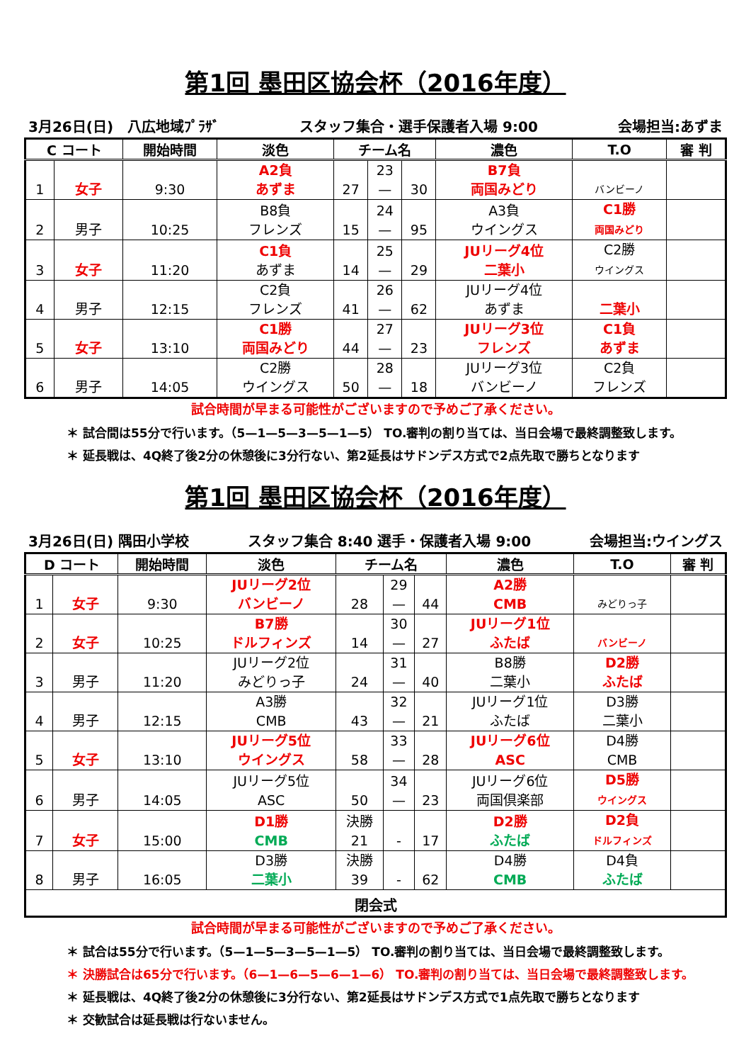第1回 墨田区協会杯（2016年度）
3月26日(日)　八広地域ﾌﾟﾗｻﾞ スタッフ集合・選手保護者入場 9:00 会場担当:あずま
| C コート | | 開始時間 | 淡色 | チーム名 | | | 濃色 | T.O | 審 判 |
| --- | --- | --- | --- | --- | --- | --- | --- | --- | --- |
| 1 | 女子 | 9:30 | A2負 あずま | 27 | 23 — | 30 | B7負 両国みどり | バンビーノ | |
| 2 | 男子 | 10:25 | B8負 フレンズ | 15 | 24 — | 95 | A3負 ウイングス | C1勝 両国みどり | |
| 3 | 女子 | 11:20 | C1負 あずま | 14 | 25 — | 29 | JUリーグ4位 二葉小 | C2勝 ウイングス | |
| 4 | 男子 | 12:15 | C2負 フレンズ | 41 | 26 — | 62 | JUリーグ4位 あずま | 二葉小 | |
| 5 | 女子 | 13:10 | C1勝 両国みどり | 44 | 27 — | 23 | JUリーグ3位 フレンズ | C1負 あずま | |
| 6 | 男子 | 14:05 | C2勝 ウイングス | 50 | 28 — | 18 | JUリーグ3位 バンビーノ | C2負 フレンズ | |
試合時間が早まる可能性がございますので予めご了承ください。
＊ 試合間は55分で行います。（5—1—5—3—5—1—5） TO.審判の割り当ては、当日会場で最終調整致します。
＊ 延長戦は、4Q終了後2分の休憩後に3分行ない、第2延長はサドンデス方式で2点先取で勝ちとなります
第1回 墨田区協会杯（2016年度）
3月26日(日) 隅田小学校 スタッフ集合 8:40 選手・保護者入場 9:00 会場担当:ウイングス
| D コート | | 開始時間 | 淡色 | チーム名 | | | 濃色 | T.O | 審 判 |
| --- | --- | --- | --- | --- | --- | --- | --- | --- | --- |
| 1 | 女子 | 9:30 | JUリーグ2位 バンビーノ | 28 | 29 — | 44 | A2勝 CMB | みどりっ子 | |
| 2 | 女子 | 10:25 | B7勝 ドルフィンズ | 14 | 30 — | 27 | JUリーグ1位 ふたば | バンビーノ | |
| 3 | 男子 | 11:20 | JUリーグ2位 みどりっ子 | 24 | 31 — | 40 | B8勝 二葉小 | D2勝 ふたば | |
| 4 | 男子 | 12:15 | A3勝 CMB | 43 | 32 — | 21 | JUリーグ1位 ふたば | D3勝 二葉小 | |
| 5 | 女子 | 13:10 | JUリーグ5位 ウイングス | 58 | 33 — | 28 | JUリーグ6位 ASC | D4勝 CMB | |
| 6 | 男子 | 14:05 | JUリーグ5位 ASC | 50 | 34 — | 23 | JUリーグ6位 両国倶楽部 | D5勝 ウイングス | |
| 7 | 女子 | 15:00 | D1勝 CMB | 決勝 21 | - | 17 | D2勝 ふたば | D2負 ドルフィンズ | |
| 8 | 男子 | 16:05 | D3勝 二葉小 | 決勝 39 | - | 62 | D4勝 CMB | D4負 ふたば | |
| 閉会式 | | | | | | | | | |
試合時間が早まる可能性がございますので予めご了承ください。
＊ 試合は55分で行います。（5—1—5—3—5—1—5） TO.審判の割り当ては、当日会場で最終調整致します。
＊ 決勝試合は65分で行います。（6—1—6—5—6—1—6） TO.審判の割り当ては、当日会場で最終調整致します。
＊ 延長戦は、4Q終了後2分の休憩後に3分行ない、第2延長はサドンデス方式で1点先取で勝ちとなります
＊ 交歓試合は延長戦は行ないません。